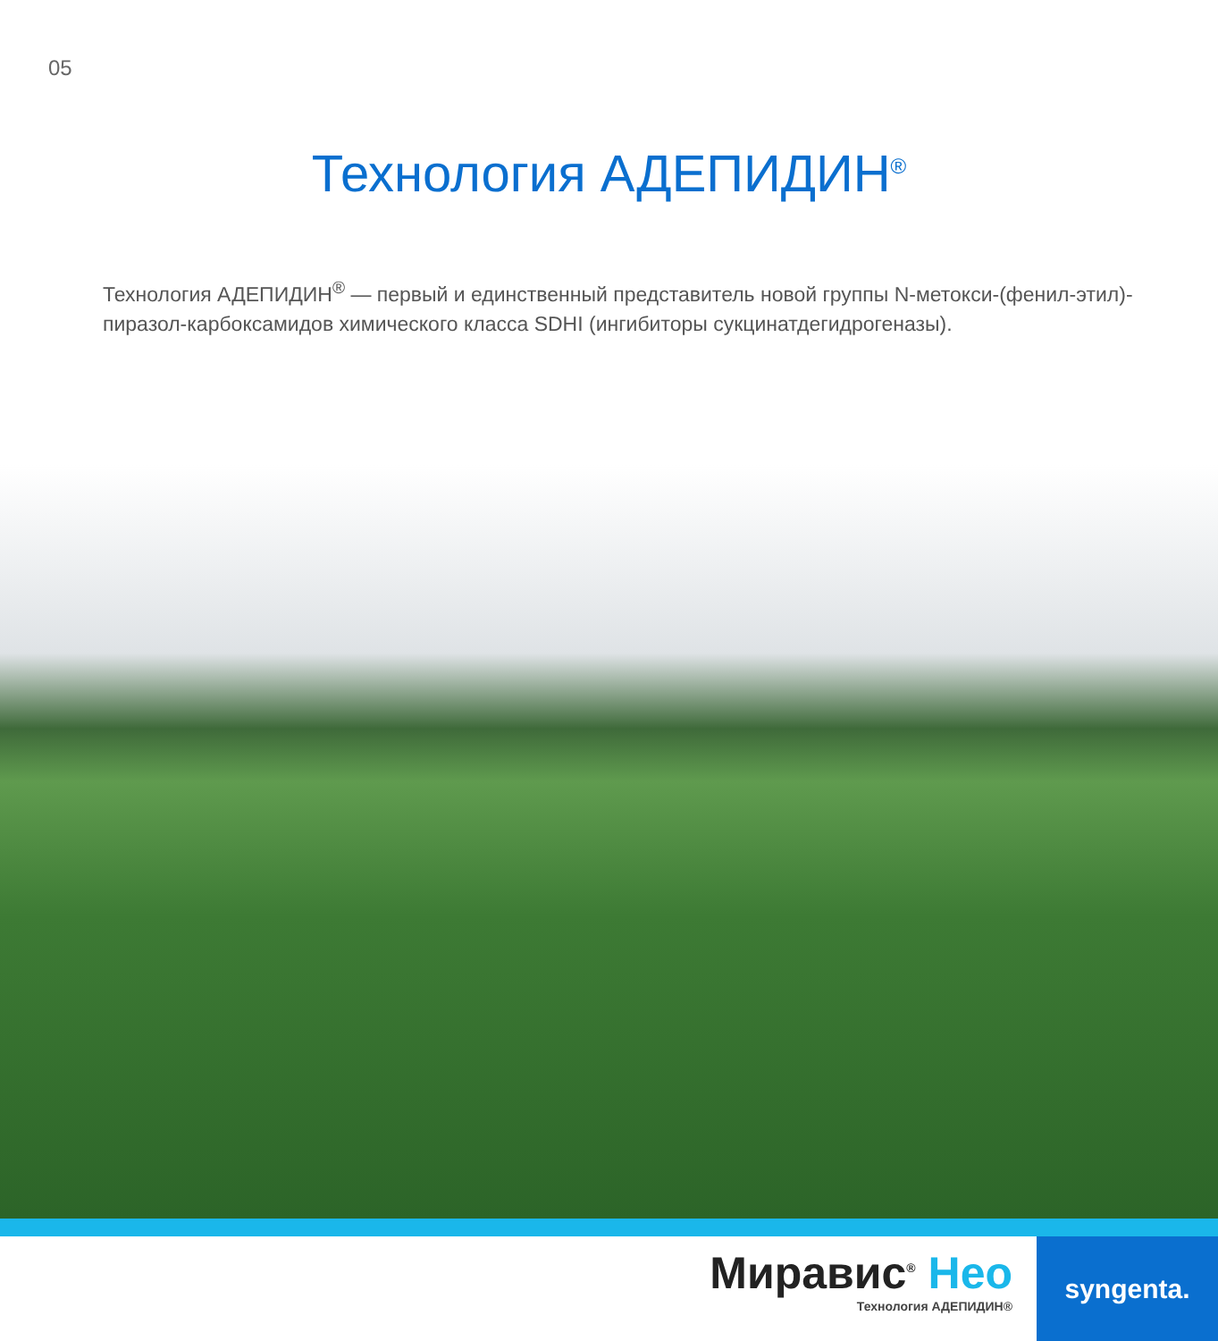05
Технология АДЕПИДИН<sup>®</sup>
Технология АДЕПИДИН<sup>®</sup> — первый и единственный представитель новой группы N-метокси-(фенил-этил)-пиразол-карбоксамидов химического класса SDHI (ингибиторы сукцинатдегидрогеназы).
Миравис<sup>®</sup> Нео
Технология АДЕПИДИН®
syngenta.